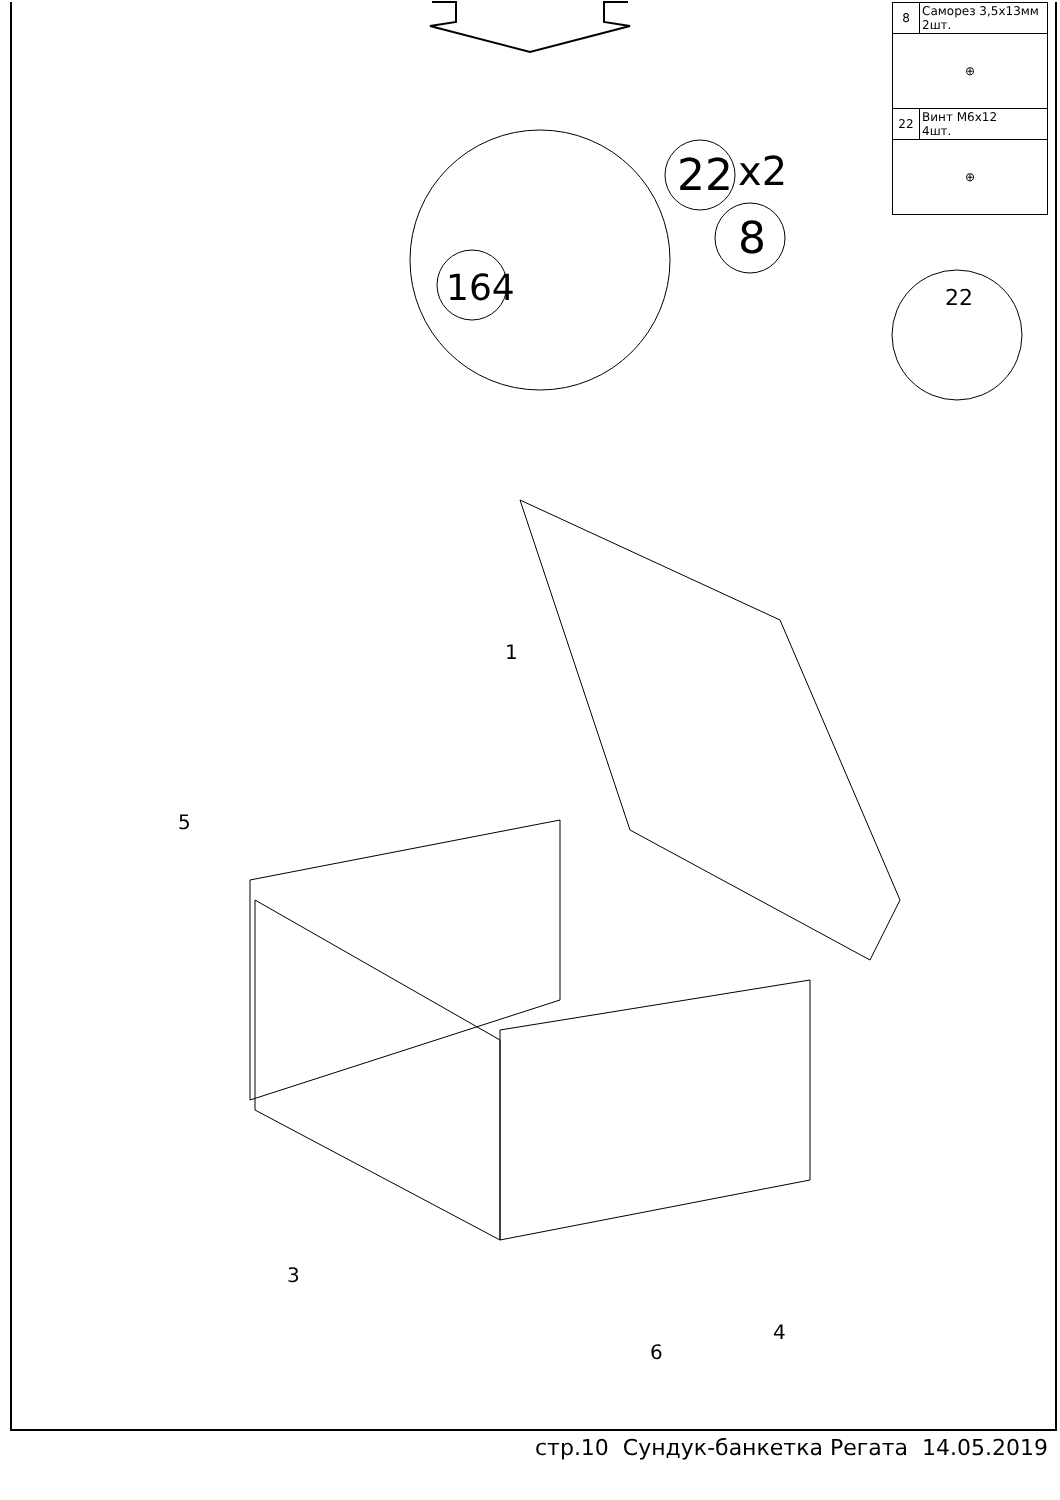22
x2
8
164
22
1
5
3
4
6
| 8 | Саморез 3,5х13мм 2шт. |
| ⊕ | |
| 22 | Винт М6х12 4шт. |
| ⊕ | |
стр.10 Сундук-банкетка Регата 14.05.2019